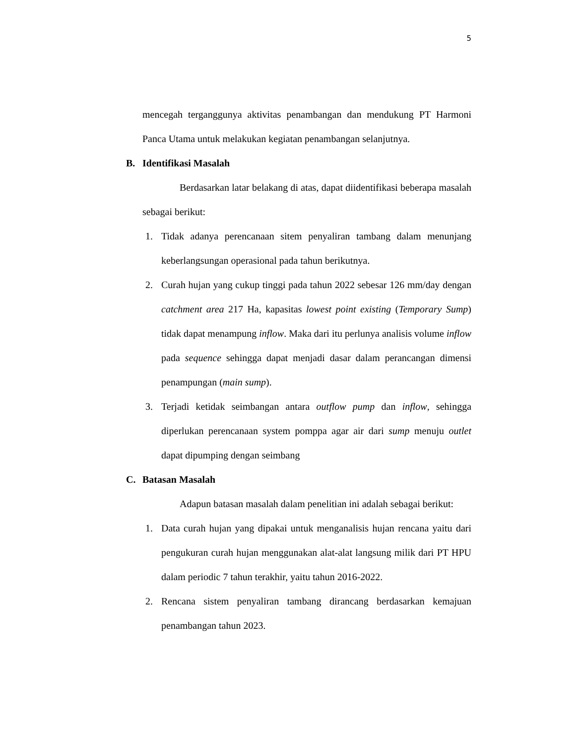5
mencegah terganggunya aktivitas penambangan dan mendukung PT Harmoni Panca Utama untuk melakukan kegiatan penambangan selanjutnya.
B. Identifikasi Masalah
Berdasarkan latar belakang di atas, dapat diidentifikasi beberapa masalah sebagai berikut:
1. Tidak adanya perencanaan sitem penyaliran tambang dalam menunjang keberlangsungan operasional pada tahun berikutnya.
2. Curah hujan yang cukup tinggi pada tahun 2022 sebesar 126 mm/day dengan catchment area 217 Ha, kapasitas lowest point existing (Temporary Sump) tidak dapat menampung inflow. Maka dari itu perlunya analisis volume inflow pada sequence sehingga dapat menjadi dasar dalam perancangan dimensi penampungan (main sump).
3. Terjadi ketidak seimbangan antara outflow pump dan inflow, sehingga diperlukan perencanaan system pomppa agar air dari sump menuju outlet dapat dipumping dengan seimbang
C. Batasan Masalah
Adapun batasan masalah dalam penelitian ini adalah sebagai berikut:
1. Data curah hujan yang dipakai untuk menganalisis hujan rencana yaitu dari pengukuran curah hujan menggunakan alat-alat langsung milik dari PT HPU dalam periodic 7 tahun terakhir, yaitu tahun 2016-2022.
2. Rencana sistem penyaliran tambang dirancang berdasarkan kemajuan penambangan tahun 2023.